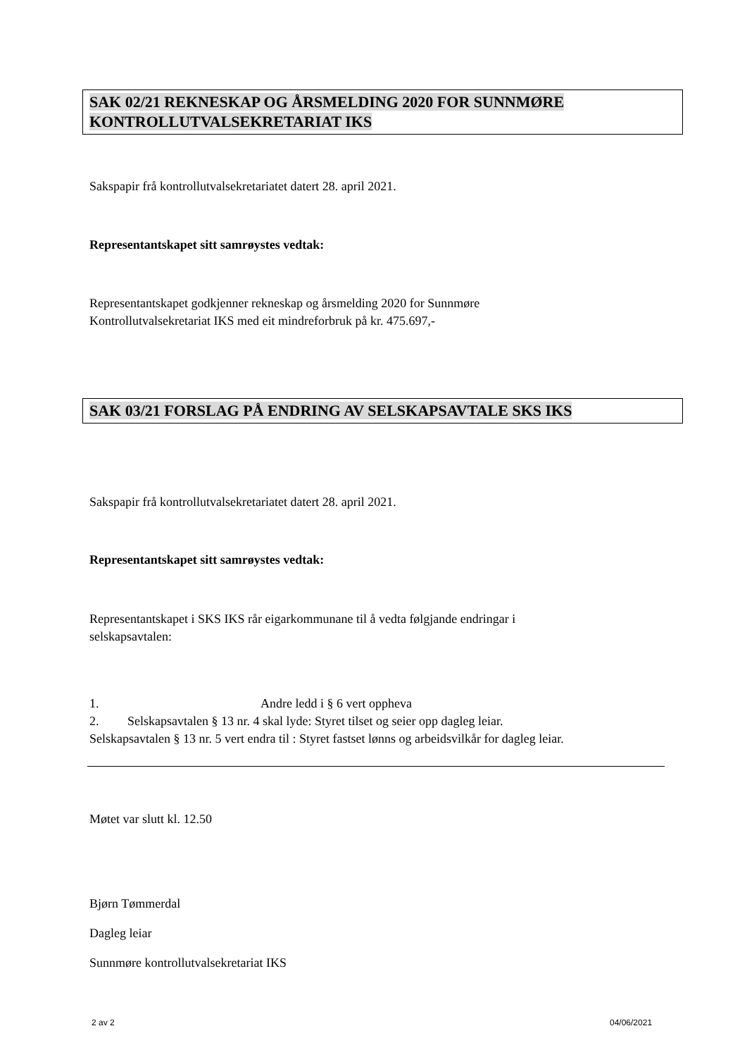SAK 02/21 REKNESKAP OG ÅRSMELDING 2020 FOR SUNNMØRE KONTROLLUTVALSEKRETARIAT IKS
Sakspapir frå kontrollutvalsekretariatet datert 28. april 2021.
Representantskapet sitt samrøystes vedtak:
Representantskapet godkjenner rekneskap og årsmelding 2020 for Sunnmøre
Kontrollutvalsekretariat IKS med eit mindreforbruk på kr. 475.697,-
SAK 03/21 FORSLAG PÅ ENDRING AV SELSKAPSAVTALE SKS IKS
Sakspapir frå kontrollutvalsekretariatet datert 28. april 2021.
Representantskapet sitt samrøystes vedtak:
Representantskapet i SKS IKS rår eigarkommunane til å vedta følgjande endringar i
selskapsavtalen:
1. Andre ledd i § 6 vert oppheva
2. Selskapsavtalen § 13 nr. 4 skal lyde: Styret tilset og seier opp dagleg leiar.
Selskapsavtalen § 13 nr. 5 vert endra til : Styret fastset lønns og arbeidsvilkår for dagleg leiar.
Møtet var slutt kl. 12.50
Bjørn Tømmerdal
Dagleg leiar
Sunnmøre kontrollutvalsekretariat IKS
2 av 2 04/06/2021